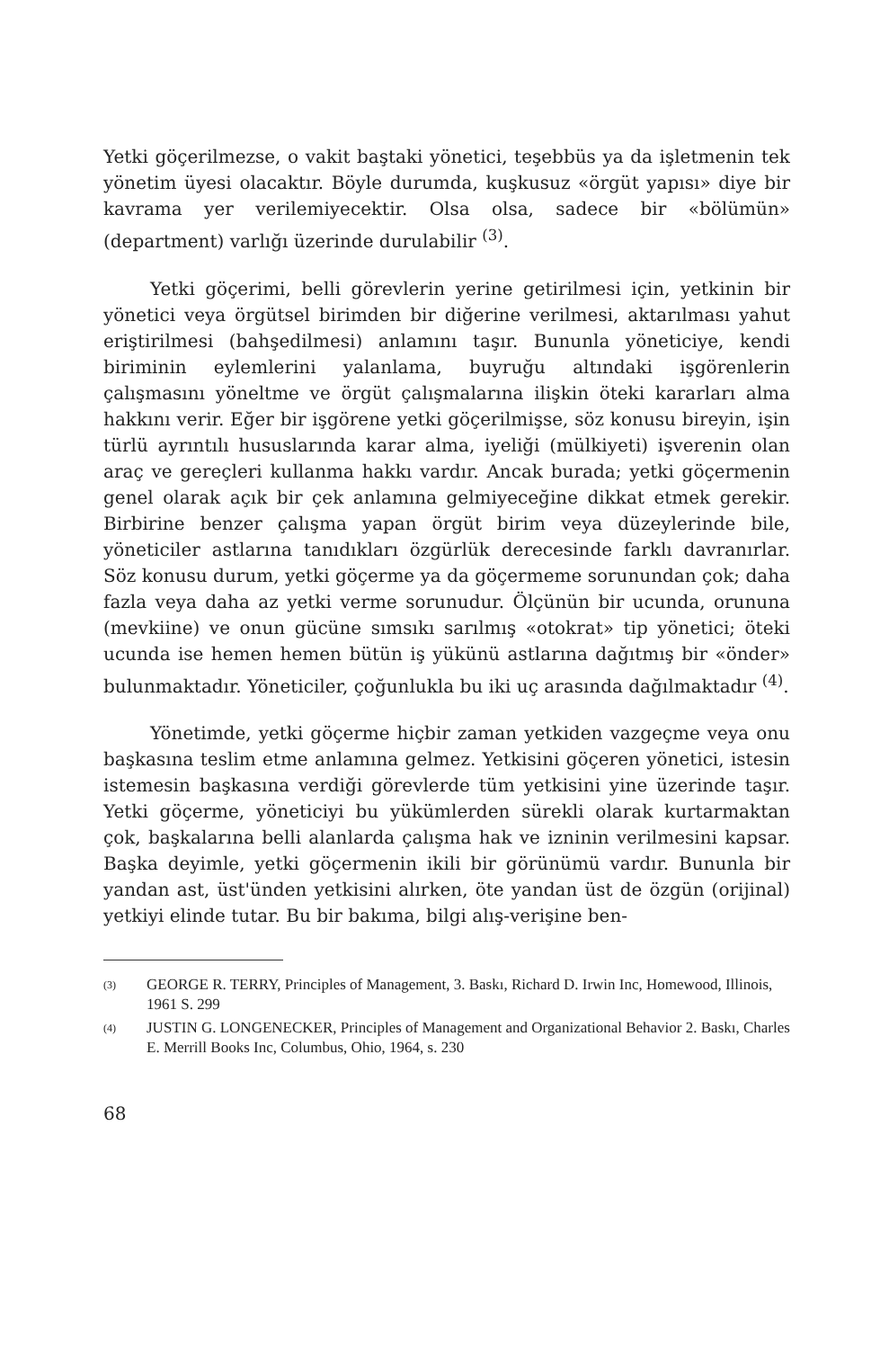Yetki göçerilmezse, o vakit baştaki yönetici, teşebbüs ya da işletmenin tek yönetim üyesi olacaktır. Böyle durumda, kuşkusuz «örgüt yapısı» diye bir kavrama yer verilemiyecektir. Olsa olsa, sadece bir «bölümün» (department) varlığı üzerinde durulabilir <sup>(3)</sup>.
Yetki göçerimi, belli görevlerin yerine getirilmesi için, yetkinin bir yönetici veya örgütsel birimden bir diğerine verilmesi, aktarılması yahut eriştirilmesi (bahşedilmesi) anlamını taşır. Bununla yöneticiye, kendi biriminin eylemlerini yalanlama, buyruğu altındaki işgörenlerin çalışmasını yöneltme ve örgüt çalışmalarına ilişkin öteki kararları alma hakkını verir. Eğer bir işgörene yetki göçerilmişse, söz konusu bireyin, işin türlü ayrıntılı hususlarında karar alma, iyeliği (mülkiyeti) işverenin olan araç ve gereçleri kullanma hakkı vardır. Ancak burada; yetki göçermenin genel olarak açık bir çek anlamına gelmiyeceğine dikkat etmek gerekir. Birbirine benzer çalışma yapan örgüt birim veya düzeylerinde bile, yöneticiler astlarına tanıdıkları özgürlük derecesinde farklı davranırlar. Söz konusu durum, yetki göçerme ya da göçermeme sorunundan çok; daha fazla veya daha az yetki verme sorunudur. Ölçünün bir ucunda, orununa (mevkiine) ve onun gücüne sımsıkı sarılmış «otokrat» tip yönetici; öteki ucunda ise hemen hemen bütün iş yükünü astlarına dağıtmış bir «önder» bulunmaktadır. Yöneticiler, çoğunlukla bu iki uç arasında dağılmaktadır <sup>(4)</sup>.
Yönetimde, yetki göçerme hiçbir zaman yetkiden vazgeçme veya onu başkasına teslim etme anlamına gelmez. Yetkisini göçeren yönetici, istesin istemesin başkasına verdiği görevlerde tüm yetkisini yine üzerinde taşır. Yetki göçerme, yöneticiyi bu yükümlerden sürekli olarak kurtarmaktan çok, başkalarına belli alanlarda çalışma hak ve izninin verilmesini kapsar. Başka deyimle, yetki göçermenin ikili bir görünümü vardır. Bununla bir yandan ast, üst'ünden yetkisini alırken, öte yandan üst de özgün (orijinal) yetkiyi elinde tutar. Bu bir bakıma, bilgi alış-verişine ben-
(3)
GEORGE R. TERRY, Principles of Management, 3. Baskı, Richard D. Irwin Inc, Homewood, Illinois, 1961 S. 299
(4)
JUSTIN G. LONGENECKER, Principles of Management and Organizational Behavior 2. Baskı, Charles E. Merrill Books Inc, Columbus, Ohio, 1964, s. 230
68